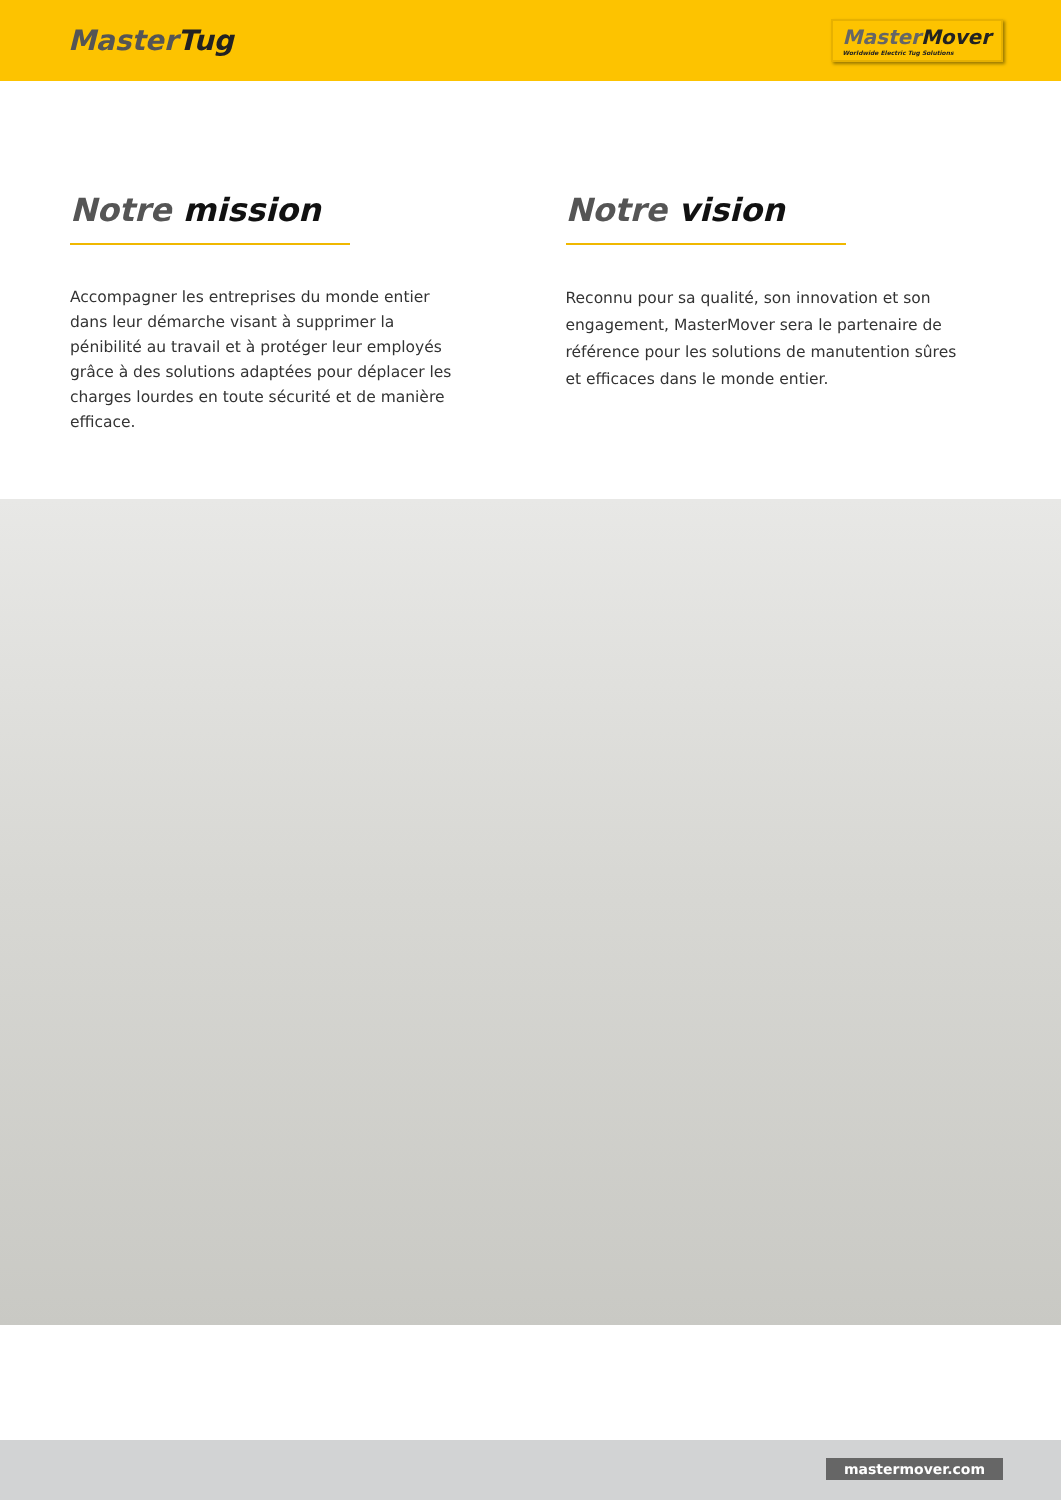MasterTug
MasterMover
Worldwide Electric Tug Solutions
Notre mission
Accompagner les entreprises du monde entier dans leur démarche visant à supprimer la pénibilité au travail et à protéger leur employés grâce à des solutions adaptées pour déplacer les charges lourdes en toute sécurité et de manière efficace.
Notre vision
Reconnu pour sa qualité, son innovation et son engagement, MasterMover sera le partenaire de référence pour les solutions de manutention sûres et efficaces dans le monde entier.
mastermover.com